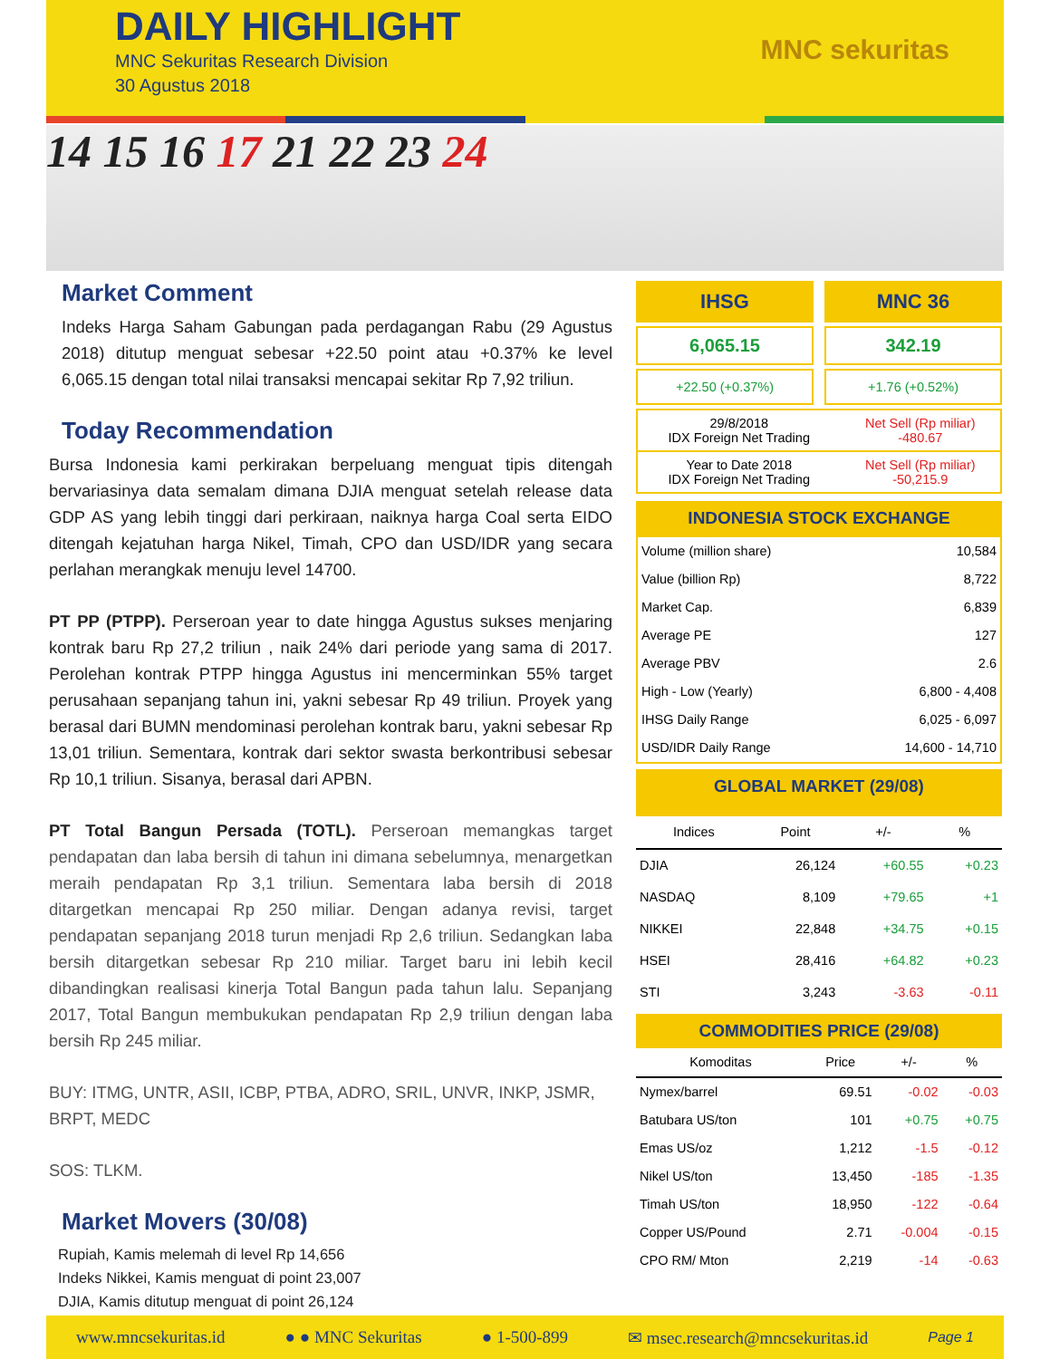DAILY HIGHLIGHT
MNC Sekuritas Research Division
30 Agustus 2018
MNC sekuritas
14 15 16 17 21 22 23 24
Market Comment
Indeks Harga Saham Gabungan pada perdagangan Rabu (29 Agustus 2018) ditutup menguat sebesar +22.50 point atau +0.37% ke level 6,065.15 dengan total nilai transaksi mencapai sekitar Rp 7,92 triliun.
Today Recommendation
Bursa Indonesia kami perkirakan berpeluang menguat tipis ditengah bervariasinya data semalam dimana DJIA menguat setelah release data GDP AS yang lebih tinggi dari perkiraan, naiknya harga Coal serta EIDO ditengah kejatuhan harga Nikel, Timah, CPO dan USD/IDR yang secara perlahan merangkak menuju level 14700.
PT PP (PTPP). Perseroan year to date hingga Agustus sukses menjaring kontrak baru Rp 27,2 triliun , naik 24% dari periode yang sama di 2017. Perolehan kontrak PTPP hingga Agustus ini mencerminkan 55% target perusahaan sepanjang tahun ini, yakni sebesar Rp 49 triliun. Proyek yang berasal dari BUMN mendominasi perolehan kontrak baru, yakni sebesar Rp 13,01 triliun. Sementara, kontrak dari sektor swasta berkontribusi sebesar Rp 10,1 triliun. Sisanya, berasal dari APBN.
PT Total Bangun Persada (TOTL). Perseroan memangkas target pendapatan dan laba bersih di tahun ini dimana sebelumnya, menargetkan meraih pendapatan Rp 3,1 triliun. Sementara laba bersih di 2018 ditargetkan mencapai Rp 250 miliar. Dengan adanya revisi, target pendapatan sepanjang 2018 turun menjadi Rp 2,6 triliun. Sedangkan laba bersih ditargetkan sebesar Rp 210 miliar. Target baru ini lebih kecil dibandingkan realisasi kinerja Total Bangun pada tahun lalu. Sepanjang 2017, Total Bangun membukukan pendapatan Rp 2,9 triliun dengan laba bersih Rp 245 miliar.
BUY: ITMG, UNTR, ASII, ICBP, PTBA, ADRO, SRIL, UNVR, INKP, JSMR, BRPT, MEDC
SOS: TLKM.
Market Movers (30/08)
Rupiah, Kamis melemah di level Rp 14,656
Indeks Nikkei, Kamis menguat di point 23,007
DJIA, Kamis ditutup menguat di point 26,124
IHSG MNC 36
6,065.15 342.19
+22.50 (+0.37%) +1.76 (+0.52%)
| 29/8/2018 IDX Foreign Net Trading | Net Sell (Rp miliar) -480.67 |
| Year to Date 2018 IDX Foreign Net Trading | Net Sell (Rp miliar) -50,215.9 |
INDONESIA STOCK EXCHANGE
| Volume (million share) | 10,584 |
| Value (billion Rp) | 8,722 |
| Market Cap. | 6,839 |
| Average PE | 127 |
| Average PBV | 2.6 |
| High - Low (Yearly) | 6,800 - 4,408 |
| IHSG Daily Range | 6,025 - 6,097 |
| USD/IDR Daily Range | 14,600 - 14,710 |
GLOBAL MARKET (29/08)
| Indices | Point | +/- | % |
| --- | --- | --- | --- |
| DJIA | 26,124 | +60.55 | +0.23 |
| NASDAQ | 8,109 | +79.65 | +1 |
| NIKKEI | 22,848 | +34.75 | +0.15 |
| HSEI | 28,416 | +64.82 | +0.23 |
| STI | 3,243 | -3.63 | -0.11 |
COMMODITIES PRICE (29/08)
| Komoditas | Price | +/- | % |
| --- | --- | --- | --- |
| Nymex/barrel | 69.51 | -0.02 | -0.03 |
| Batubara US/ton | 101 | +0.75 | +0.75 |
| Emas US/oz | 1,212 | -1.5 | -0.12 |
| Nikel US/ton | 13,450 | -185 | -1.35 |
| Timah US/ton | 18,950 | -122 | -0.64 |
| Copper US/Pound | 2.71 | -0.004 | -0.15 |
| CPO RM/ Mton | 2,219 | -14 | -0.63 |
www.mncsekuritas.id ● ● MNC Sekuritas ● 1-500-899 ✉ msec.research@mncsekuritas.id Page 1